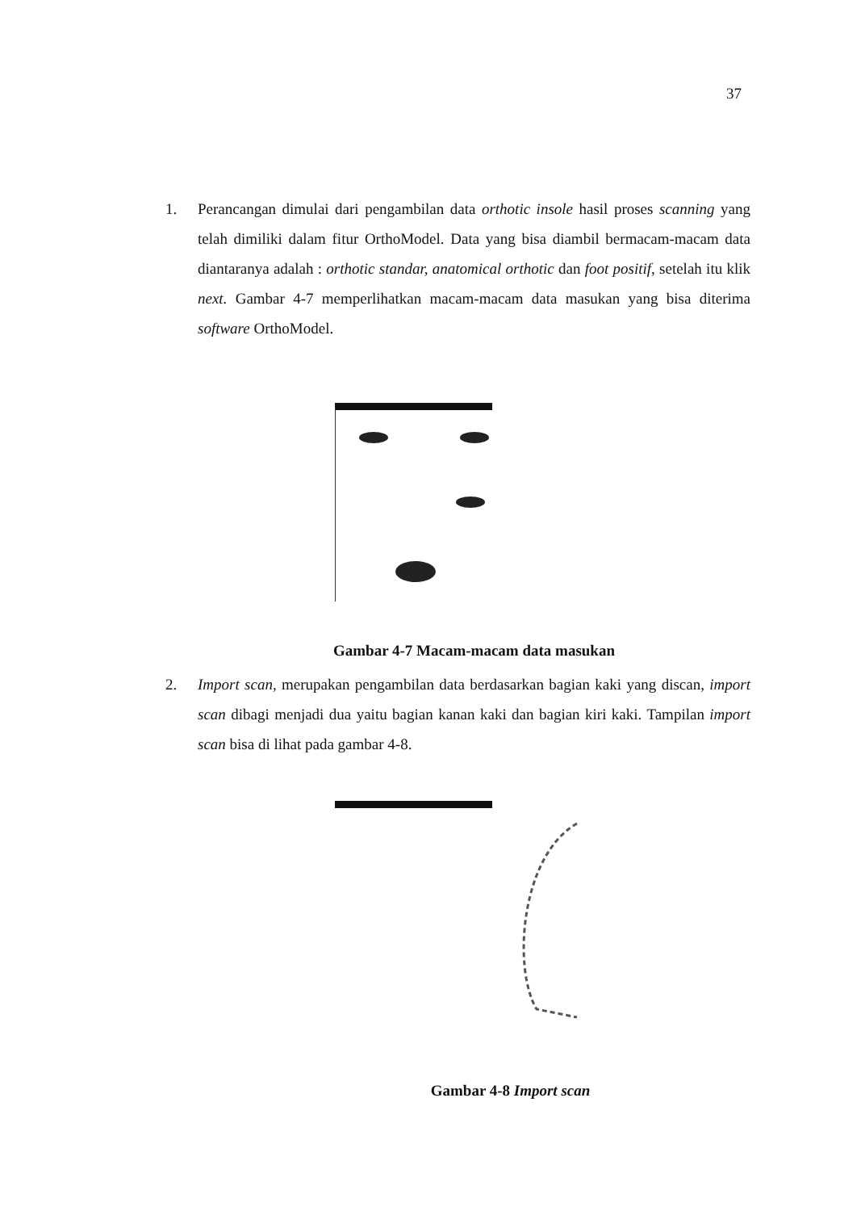37
1. Perancangan dimulai dari pengambilan data orthotic insole hasil proses scanning yang telah dimiliki dalam fitur OrthoModel. Data yang bisa diambil bermacam-macam data diantaranya adalah : orthotic standar, anatomical orthotic dan foot positif, setelah itu klik next. Gambar 4-7 memperlihatkan macam-macam data masukan yang bisa diterima software OrthoModel.
Gambar 4-7 Macam-macam data masukan
2. Import scan, merupakan pengambilan data berdasarkan bagian kaki yang discan, import scan dibagi menjadi dua yaitu bagian kanan kaki dan bagian kiri kaki. Tampilan import scan bisa di lihat pada gambar 4-8.
Gambar 4-8 Import scan